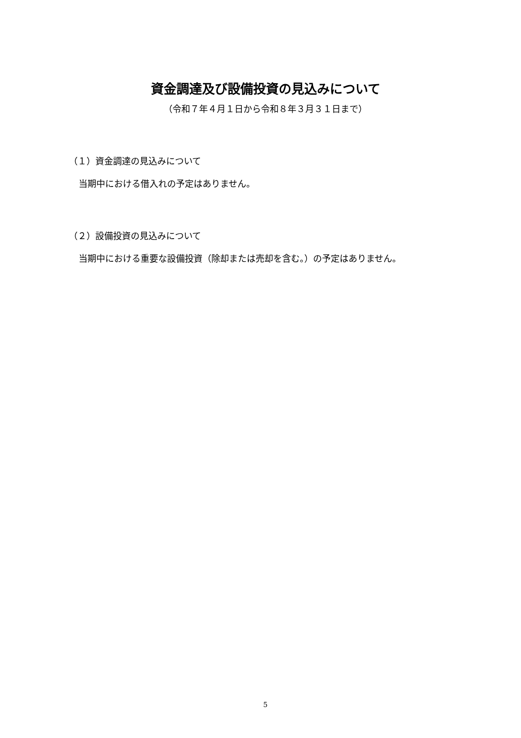資金調達及び設備投資の見込みについて
（令和７年４月１日から令和８年３月３１日まで）
（１）資金調達の見込みについて
当期中における借入れの予定はありません。
（２）設備投資の見込みについて
当期中における重要な設備投資（除却または売却を含む。）の予定はありません。
5